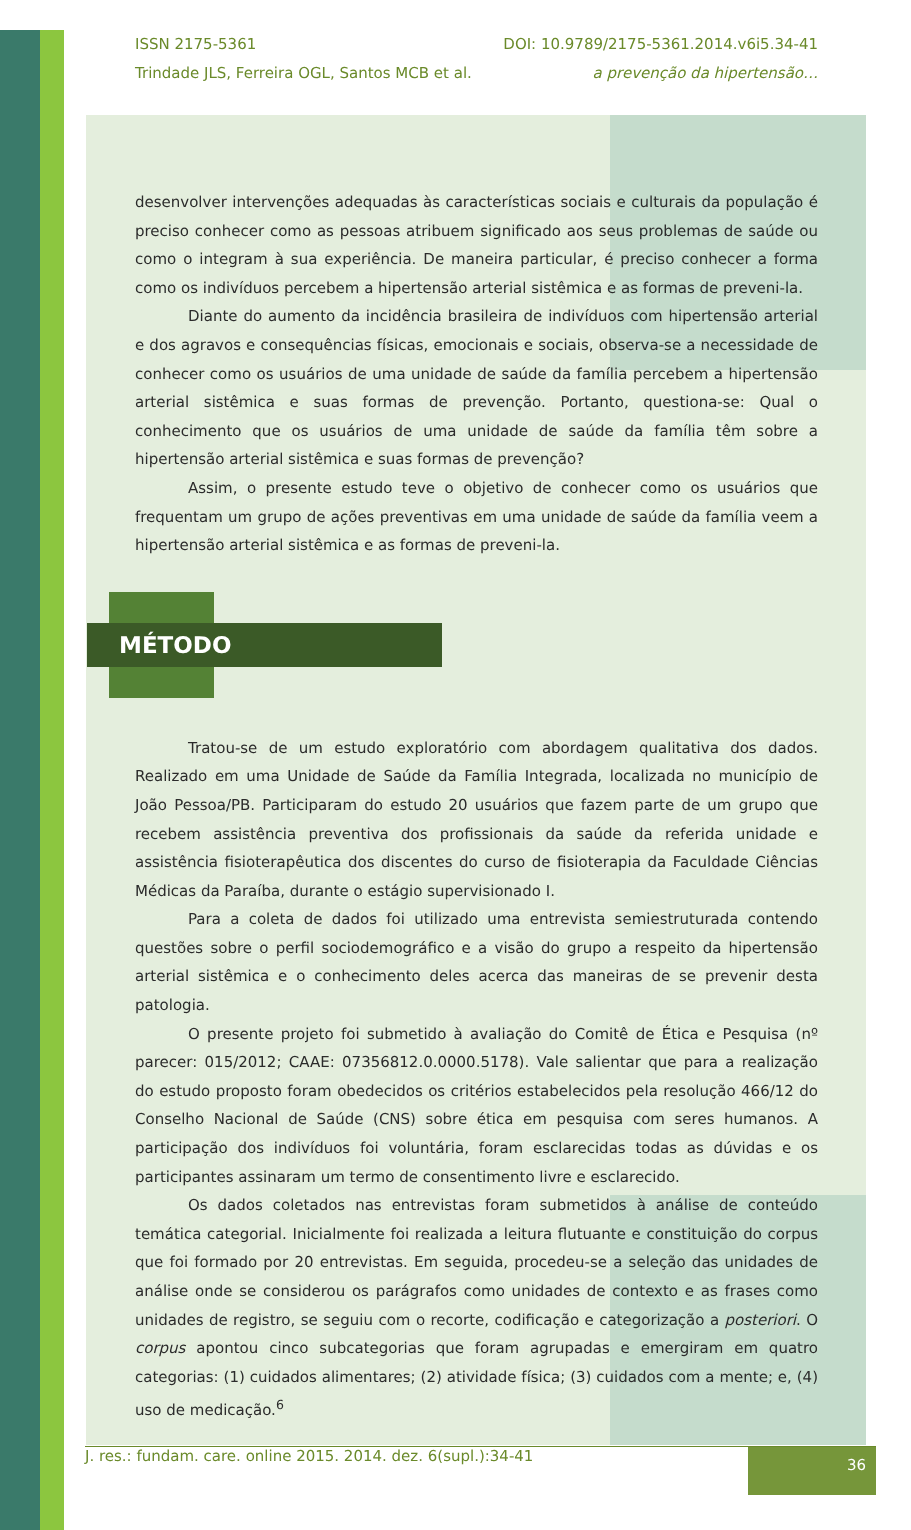ISSN 2175-5361 DOI: 10.9789/2175-5361.2014.v6i5.34-41
Trindade JLS, Ferreira OGL, Santos MCB et al. a prevenção da hipertensão…
desenvolver intervenções adequadas às características sociais e culturais da população é preciso conhecer como as pessoas atribuem significado aos seus problemas de saúde ou como o integram à sua experiência. De maneira particular, é preciso conhecer a forma como os indivíduos percebem a hipertensão arterial sistêmica e as formas de preveni-la.
Diante do aumento da incidência brasileira de indivíduos com hipertensão arterial e dos agravos e consequências físicas, emocionais e sociais, observa-se a necessidade de conhecer como os usuários de uma unidade de saúde da família percebem a hipertensão arterial sistêmica e suas formas de prevenção. Portanto, questiona-se: Qual o conhecimento que os usuários de uma unidade de saúde da família têm sobre a hipertensão arterial sistêmica e suas formas de prevenção?
Assim, o presente estudo teve o objetivo de conhecer como os usuários que frequentam um grupo de ações preventivas em uma unidade de saúde da família veem a hipertensão arterial sistêmica e as formas de preveni-la.
MÉTODO
Tratou-se de um estudo exploratório com abordagem qualitativa dos dados. Realizado em uma Unidade de Saúde da Família Integrada, localizada no município de João Pessoa/PB. Participaram do estudo 20 usuários que fazem parte de um grupo que recebem assistência preventiva dos profissionais da saúde da referida unidade e assistência fisioterapêutica dos discentes do curso de fisioterapia da Faculdade Ciências Médicas da Paraíba, durante o estágio supervisionado I.
Para a coleta de dados foi utilizado uma entrevista semiestruturada contendo questões sobre o perfil sociodemográfico e a visão do grupo a respeito da hipertensão arterial sistêmica e o conhecimento deles acerca das maneiras de se prevenir desta patologia.
O presente projeto foi submetido à avaliação do Comitê de Ética e Pesquisa (nº parecer: 015/2012; CAAE: 07356812.0.0000.5178). Vale salientar que para a realização do estudo proposto foram obedecidos os critérios estabelecidos pela resolução 466/12 do Conselho Nacional de Saúde (CNS) sobre ética em pesquisa com seres humanos. A participação dos indivíduos foi voluntária, foram esclarecidas todas as dúvidas e os participantes assinaram um termo de consentimento livre e esclarecido.
Os dados coletados nas entrevistas foram submetidos à análise de conteúdo temática categorial. Inicialmente foi realizada a leitura flutuante e constituição do corpus que foi formado por 20 entrevistas. Em seguida, procedeu-se a seleção das unidades de análise onde se considerou os parágrafos como unidades de contexto e as frases como unidades de registro, se seguiu com o recorte, codificação e categorização a posteriori. O corpus apontou cinco subcategorias que foram agrupadas e emergiram em quatro categorias: (1) cuidados alimentares; (2) atividade física; (3) cuidados com a mente; e, (4) uso de medicação.<sup>6</sup>
J. res.: fundam. care. online 2015. 2014. dez. 6(supl.):34-41 36